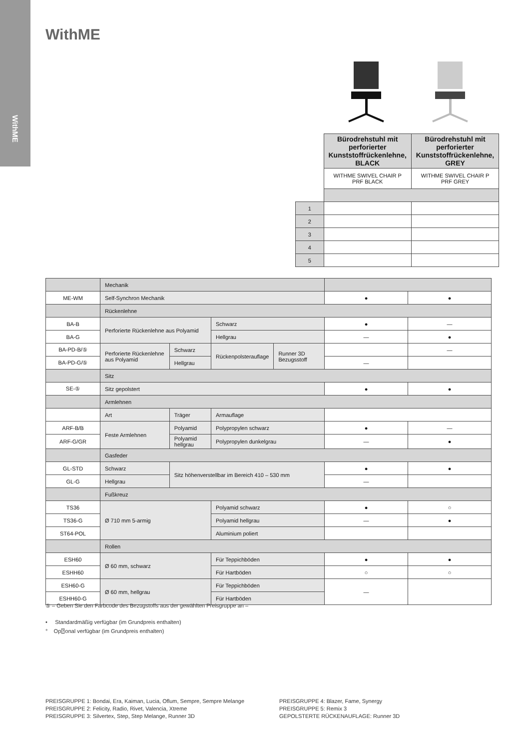WithME
WithME
| | Bürodrehstuhl mit perforierter Kunststoffrückenlehne, BLACK | Bürodrehstuhl mit perforierter Kunststoffrückenlehne, GREY |
| | WITHME SWIVEL CHAIR P PRF BLACK | WITHME SWIVEL CHAIR P PRF GREY |
| 1 | | |
| 2 | | |
| 3 | | |
| 4 | | |
| 5 | | |
| | Mechanik | | | | | |
| ME-WM | Self-Synchron Mechanik | | | | ● | ● |
| | Rückenlehne | | | | | |
| BA-B | Perforierte Rückenlehne aus Polyamid | | Schwarz | | ● | — |
| BA-G | | | Hellgrau | | — | ● |
| BA-PD-B/⑤ | Perforierte Rückenlehne aus Polyamid | Schwarz | Rückenpolsterauflage | Runner 3D Bezugsstoff | | — |
| BA-PD-G/⑤ | | Hellgrau | | | — | |
| | Sitz | | | | | |
| SE-⑤ | Sitz gepolstert | | | | ● | ● |
| | Armlehnen | | | | | |
| | Art | Träger | Armauflage | | | |
| ARF-B/B | Feste Armlehnen | Polyamid | Polypropylen schwarz | | ● | — |
| ARF-G/GR | | Polyamid hellgrau | Polypropylen dunkelgrau | | — | ● |
| | Gasfeder | | | | | |
| GL-STD | Schwarz | Sitz höhenverstellbar im Bereich 410 – 530 mm | | | ● | ● |
| GL-G | Hellgrau | | | | — | |
| | Fußkreuz | | | | | |
| TS36 | Ø 710 mm 5-armig | | Polyamid schwarz | | ● | ○ |
| TS36-G | | | Polyamid hellgrau | | — | ● |
| ST64-POL | | | Aluminium poliert | | | |
| | Rollen | | | | | |
| ESH60 | Ø 60 mm, schwarz | | Für Teppichböden | | ● | ● |
| ESHH60 | | | Für Hartböden | | ○ | ○ |
| ESH60-G | Ø 60 mm, hellgrau | | Für Teppichböden | | — | |
| ESHH60-G | | | Für Hartböden | | | |
⑤ – Geben Sie den Farbcode des Bezugstoffs aus der gewählten Preisgruppe an –
• Standardmäßig verfügbar (im Grundpreis enthalten)
° Op⍰onal verfügbar (im Grundpreis enthalten)
PREISGRUPPE 1: Bondai, Era, Kaiman, Lucia, Oflum, Sempre, Sempre Melange
PREISGRUPPE 2: Felicity, Radio, Rivet, Valencia, Xtreme
PREISGRUPPE 3: Silvertex, Step, Step Melange, Runner 3D
PREISGRUPPE 4: Blazer, Fame, Synergy
PREISGRUPPE 5: Remix 3
GEPOLSTERTE RÜCKENAUFLAGE: Runner 3D